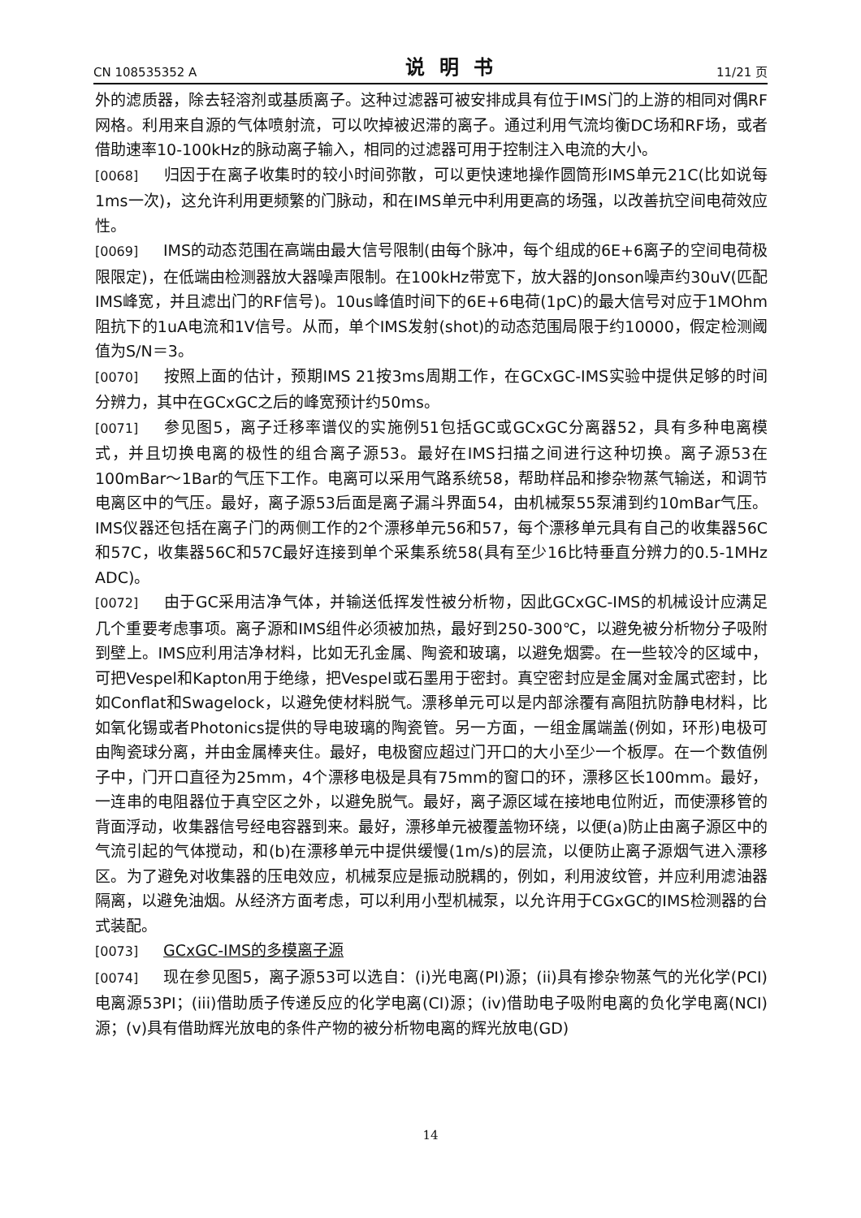CN 108535352 A 说明书 11/21 页
外的滤质器，除去轻溶剂或基质离子。这种过滤器可被安排成具有位于IMS门的上游的相同对偶RF网格。利用来自源的气体喷射流，可以吹掉被迟滞的离子。通过利用气流均衡DC场和RF场，或者借助速率10-100kHz的脉动离子输入，相同的过滤器可用于控制注入电流的大小。
[0068] 归因于在离子收集时的较小时间弥散，可以更快速地操作圆筒形IMS单元21C(比如说每1ms一次)，这允许利用更频繁的门脉动，和在IMS单元中利用更高的场强，以改善抗空间电荷效应性。
[0069] IMS的动态范围在高端由最大信号限制(由每个脉冲，每个组成的6E+6离子的空间电荷极限限定)，在低端由检测器放大器噪声限制。在100kHz带宽下，放大器的Jonson噪声约30uV(匹配IMS峰宽，并且滤出门的RF信号)。10us峰值时间下的6E+6电荷(1pC)的最大信号对应于1MOhm阻抗下的1uA电流和1V信号。从而，单个IMS发射(shot)的动态范围局限于约10000，假定检测阈值为S/N＝3。
[0070] 按照上面的估计，预期IMS 21按3ms周期工作，在GCxGC-IMS实验中提供足够的时间分辨力，其中在GCxGC之后的峰宽预计约50ms。
[0071] 参见图5，离子迁移率谱仪的实施例51包括GC或GCxGC分离器52，具有多种电离模式，并且切换电离的极性的组合离子源53。最好在IMS扫描之间进行这种切换。离子源53在100mBar～1Bar的气压下工作。电离可以采用气路系统58，帮助样品和掺杂物蒸气输送，和调节电离区中的气压。最好，离子源53后面是离子漏斗界面54，由机械泵55泵浦到约10mBar气压。IMS仪器还包括在离子门的两侧工作的2个漂移单元56和57，每个漂移单元具有自己的收集器56C和57C，收集器56C和57C最好连接到单个采集系统58(具有至少16比特垂直分辨力的0.5-1MHz ADC)。
[0072] 由于GC采用洁净气体，并输送低挥发性被分析物，因此GCxGC-IMS的机械设计应满足几个重要考虑事项。离子源和IMS组件必须被加热，最好到250-300℃，以避免被分析物分子吸附到壁上。IMS应利用洁净材料，比如无孔金属、陶瓷和玻璃，以避免烟雾。在一些较冷的区域中，可把Vespel和Kapton用于绝缘，把Vespel或石墨用于密封。真空密封应是金属对金属式密封，比如Conflat和Swagelock，以避免使材料脱气。漂移单元可以是内部涂覆有高阻抗防静电材料，比如氧化锡或者Photonics提供的导电玻璃的陶瓷管。另一方面，一组金属端盖(例如，环形)电极可由陶瓷球分离，并由金属棒夹住。最好，电极窗应超过门开口的大小至少一个板厚。在一个数值例子中，门开口直径为25mm，4个漂移电极是具有75mm的窗口的环，漂移区长100mm。最好，一连串的电阻器位于真空区之外，以避免脱气。最好，离子源区域在接地电位附近，而使漂移管的背面浮动，收集器信号经电容器到来。最好，漂移单元被覆盖物环绕，以便(a)防止由离子源区中的气流引起的气体搅动，和(b)在漂移单元中提供缓慢(1m/s)的层流，以便防止离子源烟气进入漂移区。为了避免对收集器的压电效应，机械泵应是振动脱耦的，例如，利用波纹管，并应利用滤油器隔离，以避免油烟。从经济方面考虑，可以利用小型机械泵，以允许用于CGxGC的IMS检测器的台式装配。
[0073] GCxGC-IMS的多模离子源
[0074] 现在参见图5，离子源53可以选自：(i)光电离(PI)源；(ii)具有掺杂物蒸气的光化学(PCI)电离源53PI；(iii)借助质子传递反应的化学电离(CI)源；(iv)借助电子吸附电离的负化学电离(NCI)源；(v)具有借助辉光放电的条件产物的被分析物电离的辉光放电(GD)
14